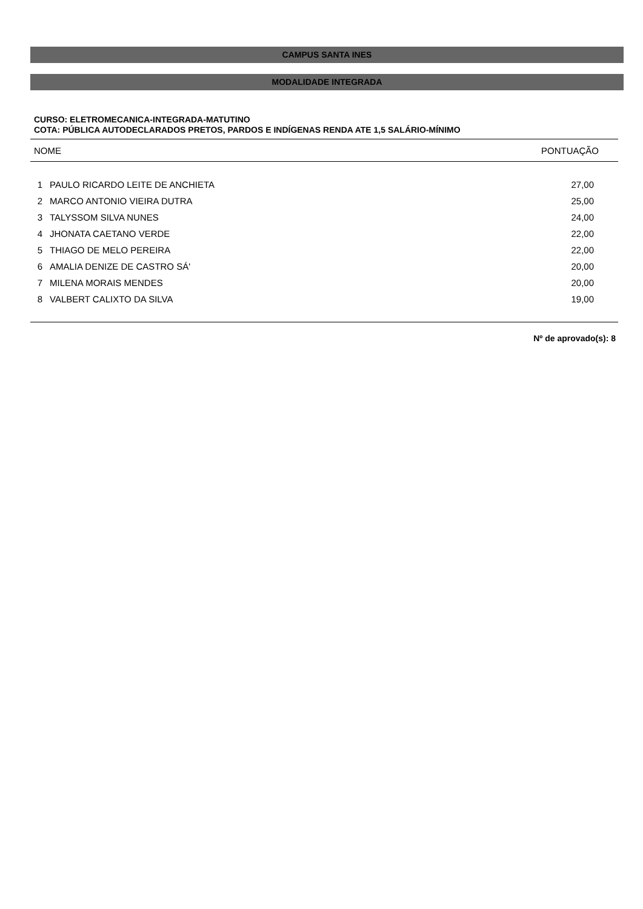CAMPUS SANTA INES
MODALIDADE INTEGRADA
CURSO: ELETROMECANICA-INTEGRADA-MATUTINO
COTA: PÚBLICA AUTODECLARADOS PRETOS, PARDOS E INDÍGENAS RENDA ATE 1,5 SALÁRIO-MÍNIMO
| NOME | | PONTUAÇÃO |
| --- | --- | --- |
| 1 | PAULO RICARDO LEITE DE ANCHIETA | 27,00 |
| 2 | MARCO ANTONIO VIEIRA DUTRA | 25,00 |
| 3 | TALYSSOM SILVA NUNES | 24,00 |
| 4 | JHONATA CAETANO VERDE | 22,00 |
| 5 | THIAGO DE MELO PEREIRA | 22,00 |
| 6 | AMALIA DENIZE DE CASTRO SÁ' | 20,00 |
| 7 | MILENA MORAIS MENDES | 20,00 |
| 8 | VALBERT CALIXTO DA SILVA | 19,00 |
Nº de aprovado(s): 8